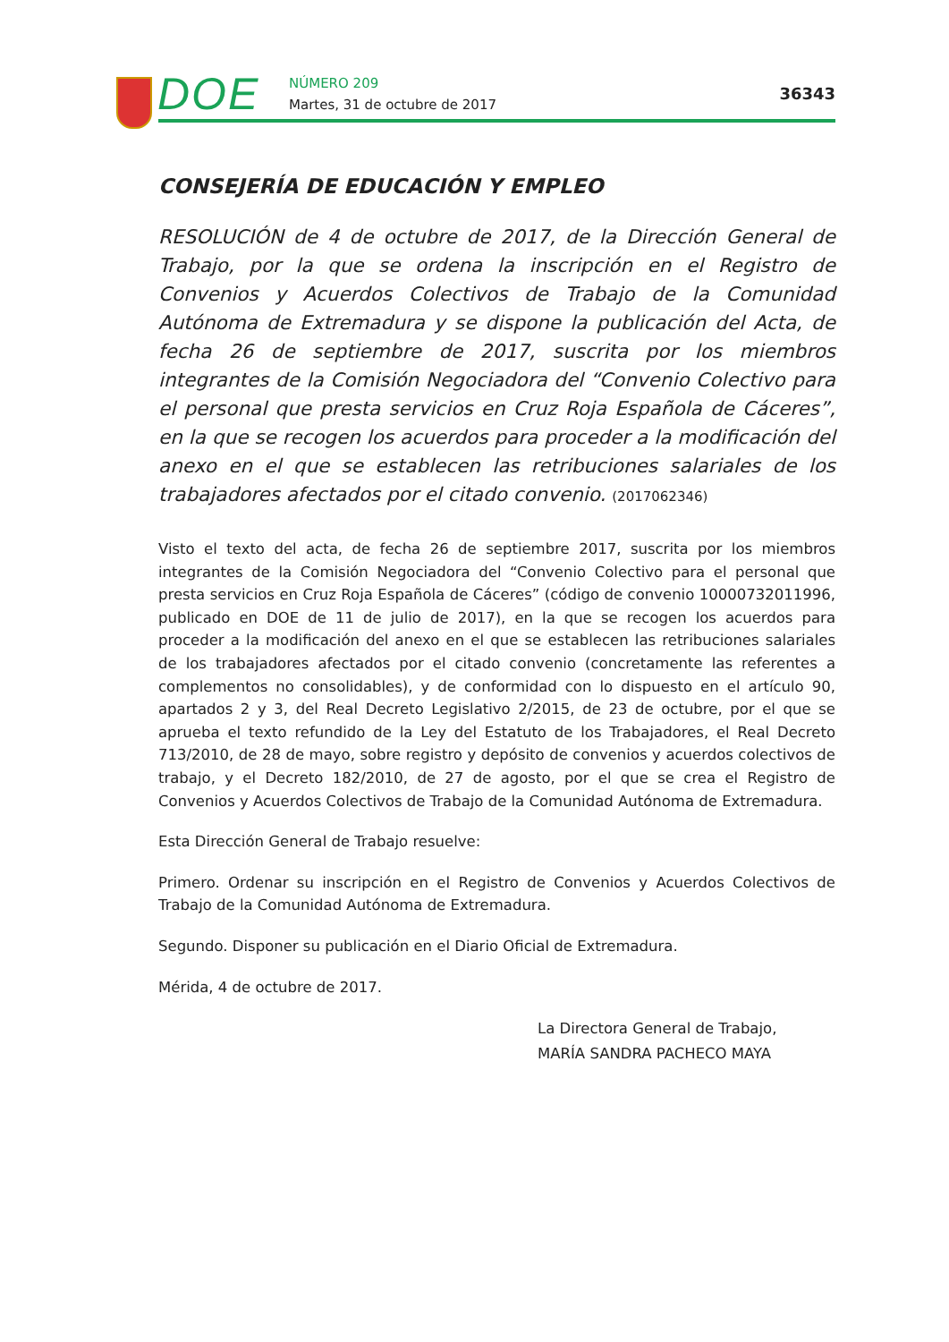DOE NÚMERO 209
Martes, 31 de octubre de 2017
36343
CONSEJERÍA DE EDUCACIÓN Y EMPLEO
RESOLUCIÓN de 4 de octubre de 2017, de la Dirección General de Trabajo, por la que se ordena la inscripción en el Registro de Convenios y Acuerdos Colectivos de Trabajo de la Comunidad Autónoma de Extremadura y se dispone la publicación del Acta, de fecha 26 de septiembre de 2017, suscrita por los miembros integrantes de la Comisión Negociadora del “Convenio Colectivo para el personal que presta servicios en Cruz Roja Española de Cáceres”, en la que se recogen los acuerdos para proceder a la modificación del anexo en el que se establecen las retribuciones salariales de los trabajadores afectados por el citado convenio. (2017062346)
Visto el texto del acta, de fecha 26 de septiembre 2017, suscrita por los miembros integrantes de la Comisión Negociadora del “Convenio Colectivo para el personal que presta servicios en Cruz Roja Española de Cáceres” (código de convenio 10000732011996, publicado en DOE de 11 de julio de 2017), en la que se recogen los acuerdos para proceder a la modificación del anexo en el que se establecen las retribuciones salariales de los trabajadores afectados por el citado convenio (concretamente las referentes a complementos no consolidables), y de conformidad con lo dispuesto en el artículo 90, apartados 2 y 3, del Real Decreto Legislativo 2/2015, de 23 de octubre, por el que se aprueba el texto refundido de la Ley del Estatuto de los Trabajadores, el Real Decreto 713/2010, de 28 de mayo, sobre registro y depósito de convenios y acuerdos colectivos de trabajo, y el Decreto 182/2010, de 27 de agosto, por el que se crea el Registro de Convenios y Acuerdos Colectivos de Trabajo de la Comunidad Autónoma de Extremadura.
Esta Dirección General de Trabajo resuelve:
Primero. Ordenar su inscripción en el Registro de Convenios y Acuerdos Colectivos de Trabajo de la Comunidad Autónoma de Extremadura.
Segundo. Disponer su publicación en el Diario Oficial de Extremadura.
Mérida, 4 de octubre de 2017.
La Directora General de Trabajo,
MARÍA SANDRA PACHECO MAYA